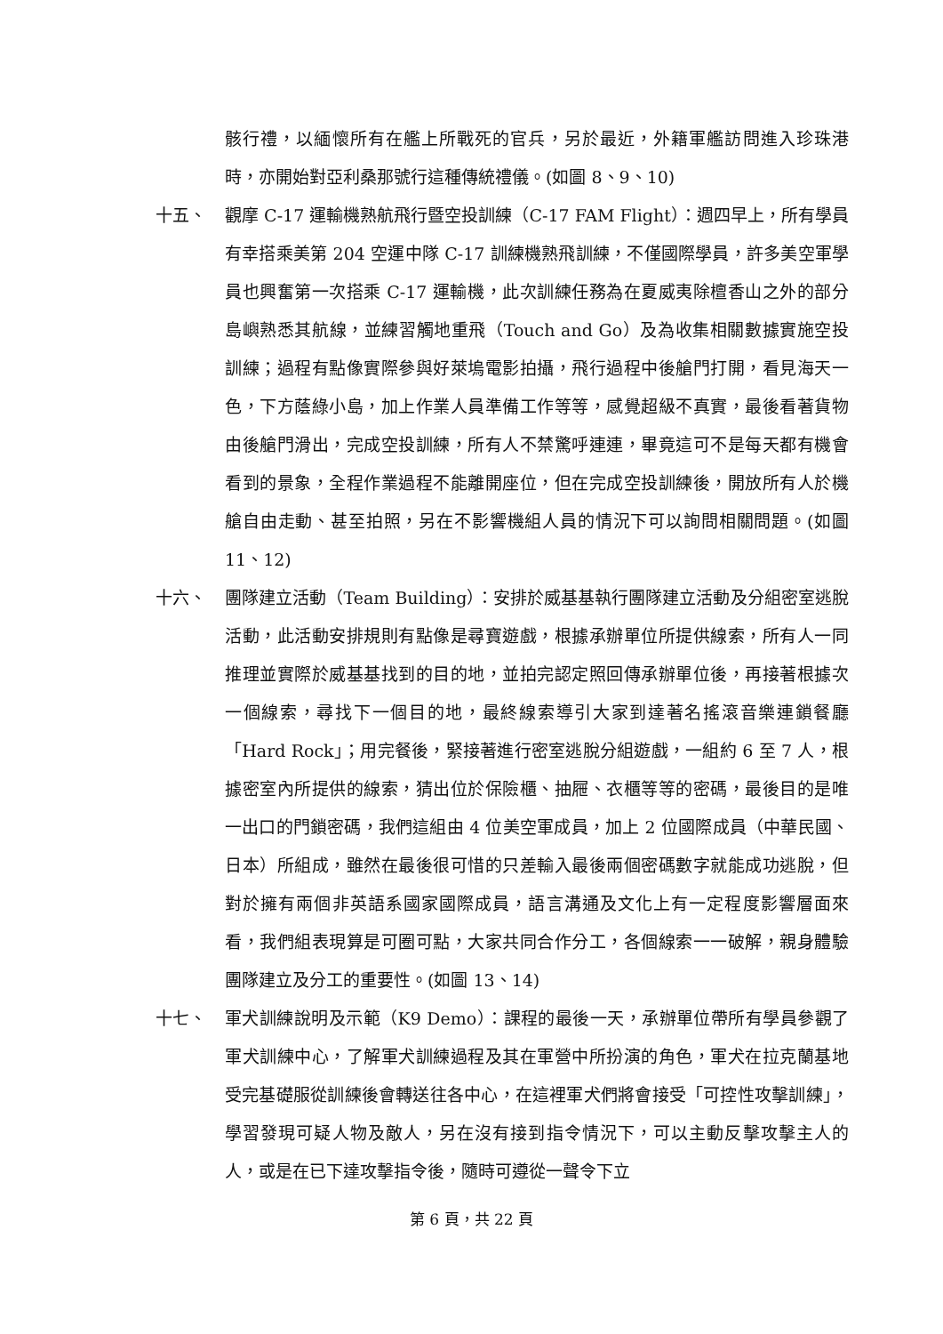骸行禮，以緬懷所有在艦上所戰死的官兵，另於最近，外籍軍艦訪問進入珍珠港時，亦開始對亞利桑那號行這種傳統禮儀。(如圖 8、9、10)
十五、 觀摩 C-17 運輸機熟航飛行暨空投訓練（C-17 FAM Flight）：週四早上，所有學員有幸搭乘美第 204 空運中隊 C-17 訓練機熟飛訓練，不僅國際學員，許多美空軍學員也興奮第一次搭乘 C-17 運輸機，此次訓練任務為在夏威夷除檀香山之外的部分島嶼熟悉其航線，並練習觸地重飛（Touch and Go）及為收集相關數據實施空投訓練；過程有點像實際參與好萊塢電影拍攝，飛行過程中後艙門打開，看見海天一色，下方蔭綠小島，加上作業人員準備工作等等，感覺超級不真實，最後看著貨物由後艙門滑出，完成空投訓練，所有人不禁驚呼連連，畢竟這可不是每天都有機會看到的景象，全程作業過程不能離開座位，但在完成空投訓練後，開放所有人於機艙自由走動、甚至拍照，另在不影響機組人員的情況下可以詢問相關問題。(如圖 11、12)
十六、 團隊建立活動（Team Building）：安排於威基基執行團隊建立活動及分組密室逃脫活動，此活動安排規則有點像是尋寶遊戲，根據承辦單位所提供線索，所有人一同推理並實際於威基基找到的目的地，並拍完認定照回傳承辦單位後，再接著根據次一個線索，尋找下一個目的地，最終線索導引大家到達著名搖滾音樂連鎖餐廳「Hard Rock」；用完餐後，緊接著進行密室逃脫分組遊戲，一組約 6 至 7 人，根據密室內所提供的線索，猜出位於保險櫃、抽屜、衣櫃等等的密碼，最後目的是唯一出口的門鎖密碼，我們這組由 4 位美空軍成員，加上 2 位國際成員（中華民國、日本）所組成，雖然在最後很可惜的只差輸入最後兩個密碼數字就能成功逃脫，但對於擁有兩個非英語系國家國際成員，語言溝通及文化上有一定程度影響層面來看，我們組表現算是可圈可點，大家共同合作分工，各個線索一一破解，親身體驗團隊建立及分工的重要性。(如圖 13、14)
十七、 軍犬訓練說明及示範（K9 Demo）：課程的最後一天，承辦單位帶所有學員參觀了軍犬訓練中心，了解軍犬訓練過程及其在軍營中所扮演的角色，軍犬在拉克蘭基地受完基礎服從訓練後會轉送往各中心，在這裡軍犬們將會接受「可控性攻擊訓練」，學習發現可疑人物及敵人，另在沒有接到指令情況下，可以主動反擊攻擊主人的人，或是在已下達攻擊指令後，隨時可遵從一聲令下立
第 6 頁，共 22 頁